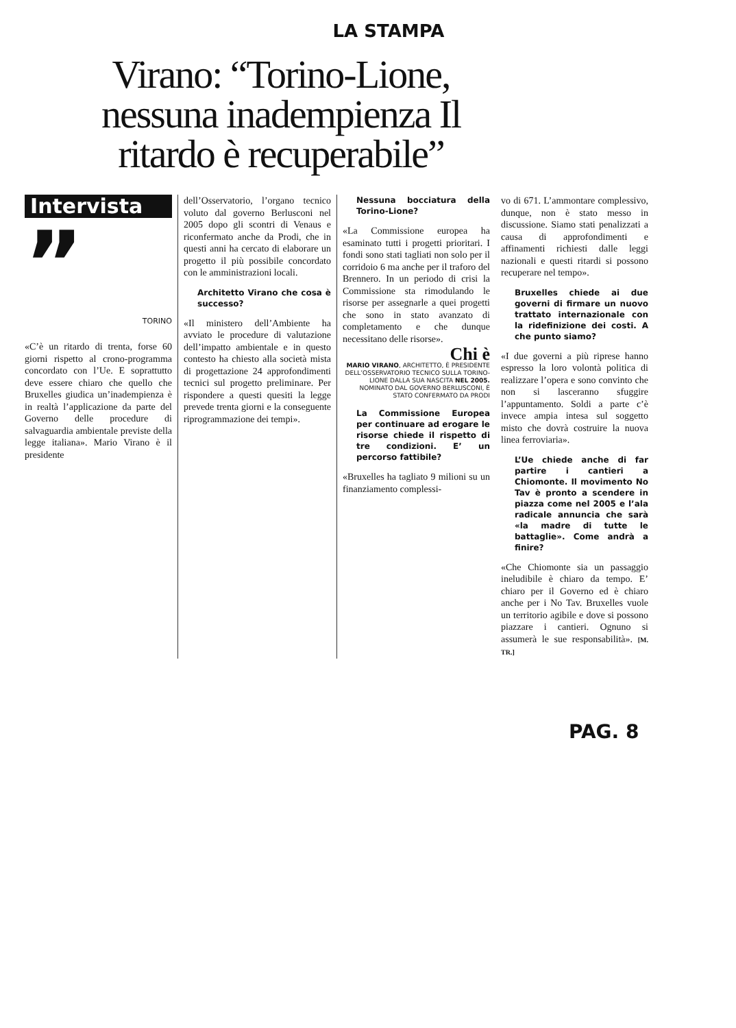LA STAMPA
Virano: “Torino-Lione, nessuna inadempienza Il ritardo è recuperabile”
Intervista
”
TORINO
«C’è un ritardo di trenta, forse 60 giorni rispetto al crono-programma concordato con l’Ue. E soprattutto deve essere chiaro che quello che Bruxelles giudica un’inadempienza è in realtà l’applicazione da parte del Governo delle procedure di salvaguardia ambientale previste della legge italiana». Mario Virano è il presidente
dell’Osservatorio, l’organo tecnico voluto dal governo Berlusconi nel 2005 dopo gli scontri di Venaus e riconfermato anche da Prodi, che in questi anni ha cercato di elaborare un progetto il più possibile concordato con le amministrazioni locali.
Architetto Virano che cosa è successo?
«Il ministero dell’Ambiente ha avviato le procedure di valutazione dell’impatto ambientale e in questo contesto ha chiesto alla società mista di progettazione 24 approfondimenti tecnici sul progetto preliminare. Per rispondere a questi quesiti la legge prevede trenta giorni e la conseguente riprogrammazione dei tempi».
Nessuna bocciatura della Torino-Lione?
«La Commissione europea ha esaminato tutti i progetti prioritari. I fondi sono stati tagliati non solo per il corridoio 6 ma anche per il traforo del Brennero. In un periodo di crisi la Commissione sta rimodulando le risorse per assegnarle a quei progetti che sono in stato avanzato di completamento e che dunque necessitano delle risorse».
Chi è
MARIO VIRANO, ARCHITETTO, È PRESIDENTE DELL’OSSERVATORIO TECNICO SULLA TORINO-LIONE DALLA SUA NASCITA NEL 2005. NOMINATO DAL GOVERNO BERLUSCONI, È STATO CONFERMATO DA PRODI
La Commissione Europea per continuare ad erogare le risorse chiede il rispetto di tre condizioni. E’ un percorso fattibile?
«Bruxelles ha tagliato 9 milioni su un finanziamento complessi-
vo di 671. L’ammontare complessivo, dunque, non è stato messo in discussione. Siamo stati penalizzati a causa di approfondimenti e affinamenti richiesti dalle leggi nazionali e questi ritardi si possono recuperare nel tempo».
Bruxelles chiede ai due governi di firmare un nuovo trattato internazionale con la ridefinizione dei costi. A che punto siamo?
«I due governi a più riprese hanno espresso la loro volontà politica di realizzare l’opera e sono convinto che non si lasceranno sfuggire l’appuntamento. Soldi a parte c’è invece ampia intesa sul soggetto misto che dovrà costruire la nuova linea ferroviaria».
L’Ue chiede anche di far partire i cantieri a Chiomonte. Il movimento No Tav è pronto a scendere in piazza come nel 2005 e l’ala radicale annuncia che sarà «la madre di tutte le battaglie». Come andrà a finire?
«Che Chiomonte sia un passaggio ineludibile è chiaro da tempo. E’ chiaro per il Governo ed è chiaro anche per i No Tav. Bruxelles vuole un territorio agibile e dove si possono piazzare i cantieri. Ognuno si assumerà le sue responsabilità». [M. TR.]
PAG. 8